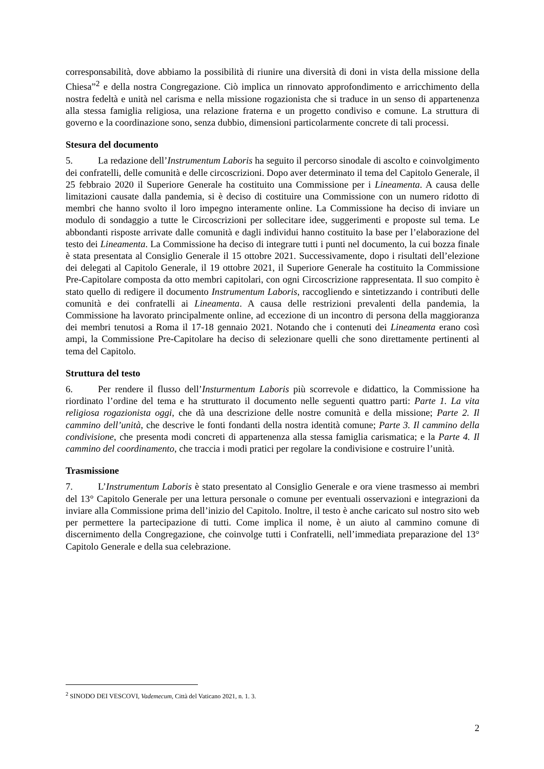corresponsabilità, dove abbiamo la possibilità di riunire una diversità di doni in vista della missione della Chiesa”<sup>2</sup> e della nostra Congregazione. Ciò implica un rinnovato approfondimento e arricchimento della nostra fedeltà e unità nel carisma e nella missione rogazionista che si traduce in un senso di appartenenza alla stessa famiglia religiosa, una relazione fraterna e un progetto condiviso e comune. La struttura di governo e la coordinazione sono, senza dubbio, dimensioni particolarmente concrete di tali processi.
Stesura del documento
5. La redazione dell’Instrumentum Laboris ha seguito il percorso sinodale di ascolto e coinvolgimento dei confratelli, delle comunità e delle circoscrizioni. Dopo aver determinato il tema del Capitolo Generale, il 25 febbraio 2020 il Superiore Generale ha costituito una Commissione per i Lineamenta. A causa delle limitazioni causate dalla pandemia, si è deciso di costituire una Commissione con un numero ridotto di membri che hanno svolto il loro impegno interamente online. La Commissione ha deciso di inviare un modulo di sondaggio a tutte le Circoscrizioni per sollecitare idee, suggerimenti e proposte sul tema. Le abbondanti risposte arrivate dalle comunità e dagli individui hanno costituito la base per l’elaborazione del testo dei Lineamenta. La Commissione ha deciso di integrare tutti i punti nel documento, la cui bozza finale è stata presentata al Consiglio Generale il 15 ottobre 2021. Successivamente, dopo i risultati dell’elezione dei delegati al Capitolo Generale, il 19 ottobre 2021, il Superiore Generale ha costituito la Commissione Pre-Capitolare composta da otto membri capitolari, con ogni Circoscrizione rappresentata. Il suo compito è stato quello di redigere il documento Instrumentum Laboris, raccogliendo e sintetizzando i contributi delle comunità e dei confratelli ai Lineamenta. A causa delle restrizioni prevalenti della pandemia, la Commissione ha lavorato principalmente online, ad eccezione di un incontro di persona della maggioranza dei membri tenutosi a Roma il 17-18 gennaio 2021. Notando che i contenuti dei Lineamenta erano così ampi, la Commissione Pre-Capitolare ha deciso di selezionare quelli che sono direttamente pertinenti al tema del Capitolo.
Struttura del testo
6. Per rendere il flusso dell’Insturmentum Laboris più scorrevole e didattico, la Commissione ha riordinato l’ordine del tema e ha strutturato il documento nelle seguenti quattro parti: Parte 1. La vita religiosa rogazionista oggi, che dà una descrizione delle nostre comunità e della missione; Parte 2. Il cammino dell’unità, che descrive le fonti fondanti della nostra identità comune; Parte 3. Il cammino della condivisione, che presenta modi concreti di appartenenza alla stessa famiglia carismatica; e la Parte 4. Il cammino del coordinamento, che traccia i modi pratici per regolare la condivisione e costruire l’unità.
Trasmissione
7. L’Instrumentum Laboris è stato presentato al Consiglio Generale e ora viene trasmesso ai membri del 13° Capitolo Generale per una lettura personale o comune per eventuali osservazioni e integrazioni da inviare alla Commissione prima dell’inizio del Capitolo. Inoltre, il testo è anche caricato sul nostro sito web per permettere la partecipazione di tutti. Come implica il nome, è un aiuto al cammino comune di discernimento della Congregazione, che coinvolge tutti i Confratelli, nell’immediata preparazione del 13° Capitolo Generale e della sua celebrazione.
<sup>2</sup> SINODO DEI VESCOVI, Vademecum, Città del Vaticano 2021, n. 1. 3.
2